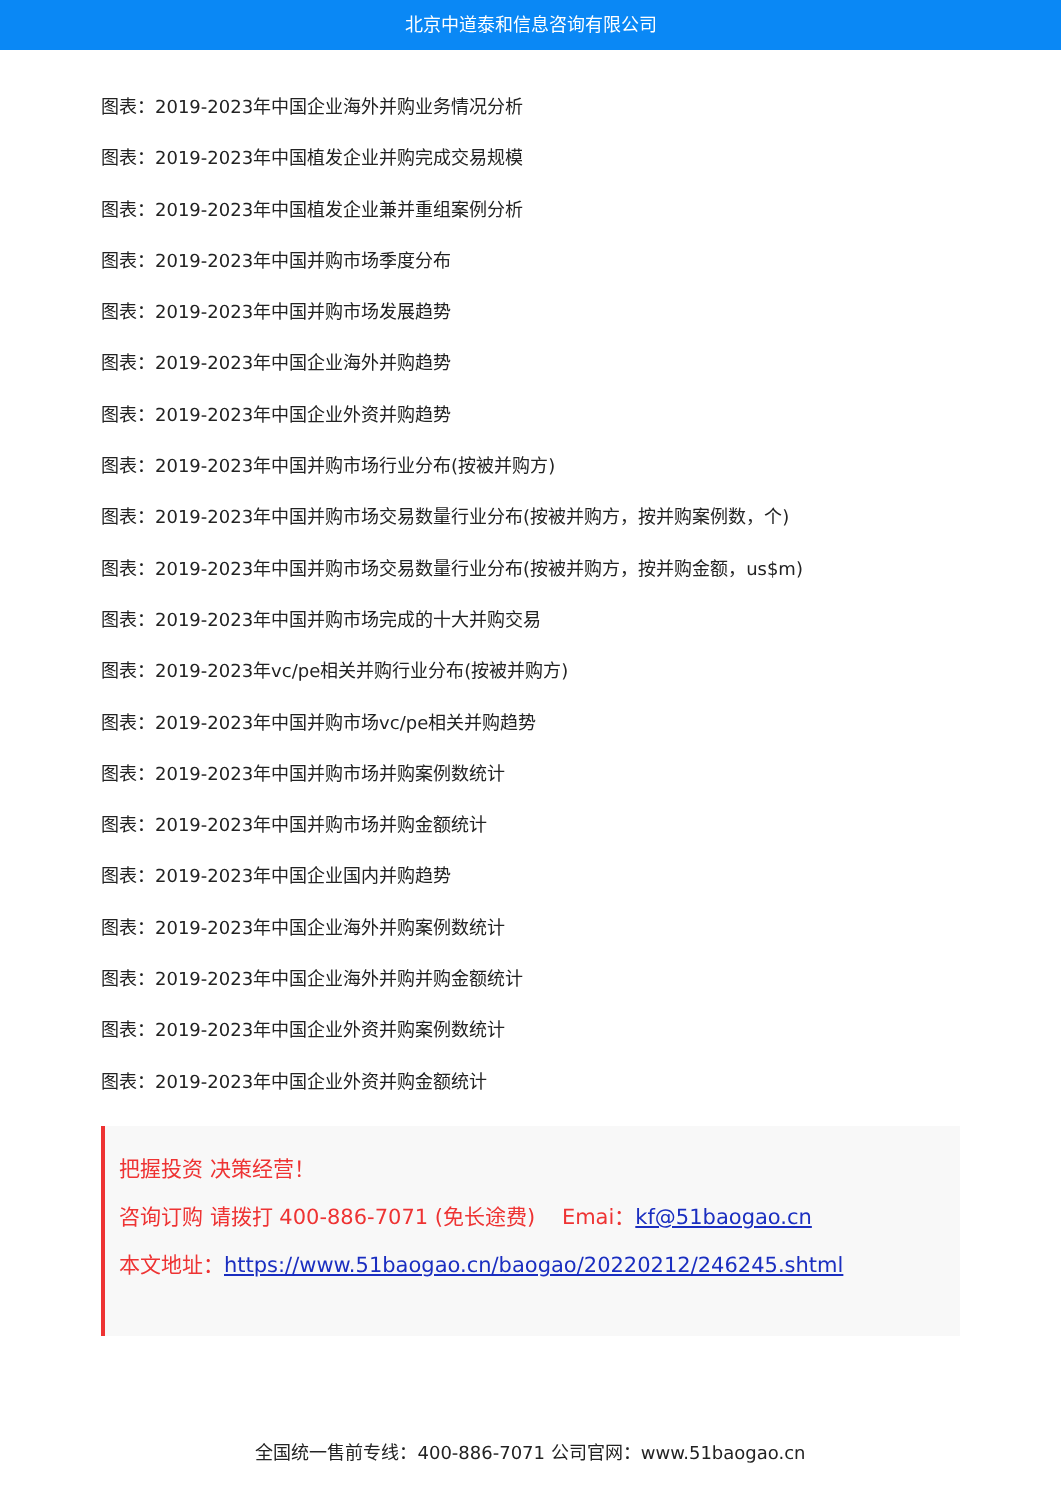北京中道泰和信息咨询有限公司
图表：2019-2023年中国企业海外并购业务情况分析
图表：2019-2023年中国植发企业并购完成交易规模
图表：2019-2023年中国植发企业兼并重组案例分析
图表：2019-2023年中国并购市场季度分布
图表：2019-2023年中国并购市场发展趋势
图表：2019-2023年中国企业海外并购趋势
图表：2019-2023年中国企业外资并购趋势
图表：2019-2023年中国并购市场行业分布(按被并购方)
图表：2019-2023年中国并购市场交易数量行业分布(按被并购方，按并购案例数，个)
图表：2019-2023年中国并购市场交易数量行业分布(按被并购方，按并购金额，us$m)
图表：2019-2023年中国并购市场完成的十大并购交易
图表：2019-2023年vc/pe相关并购行业分布(按被并购方)
图表：2019-2023年中国并购市场vc/pe相关并购趋势
图表：2019-2023年中国并购市场并购案例数统计
图表：2019-2023年中国并购市场并购金额统计
图表：2019-2023年中国企业国内并购趋势
图表：2019-2023年中国企业海外并购案例数统计
图表：2019-2023年中国企业海外并购并购金额统计
图表：2019-2023年中国企业外资并购案例数统计
图表：2019-2023年中国企业外资并购金额统计
把握投资 决策经营！
咨询订购 请拨打 400-886-7071 (免长途费) Emai：kf@51baogao.cn
本文地址：https://www.51baogao.cn/baogao/20220212/246245.shtml
全国统一售前专线：400-886-7071 公司官网：www.51baogao.cn